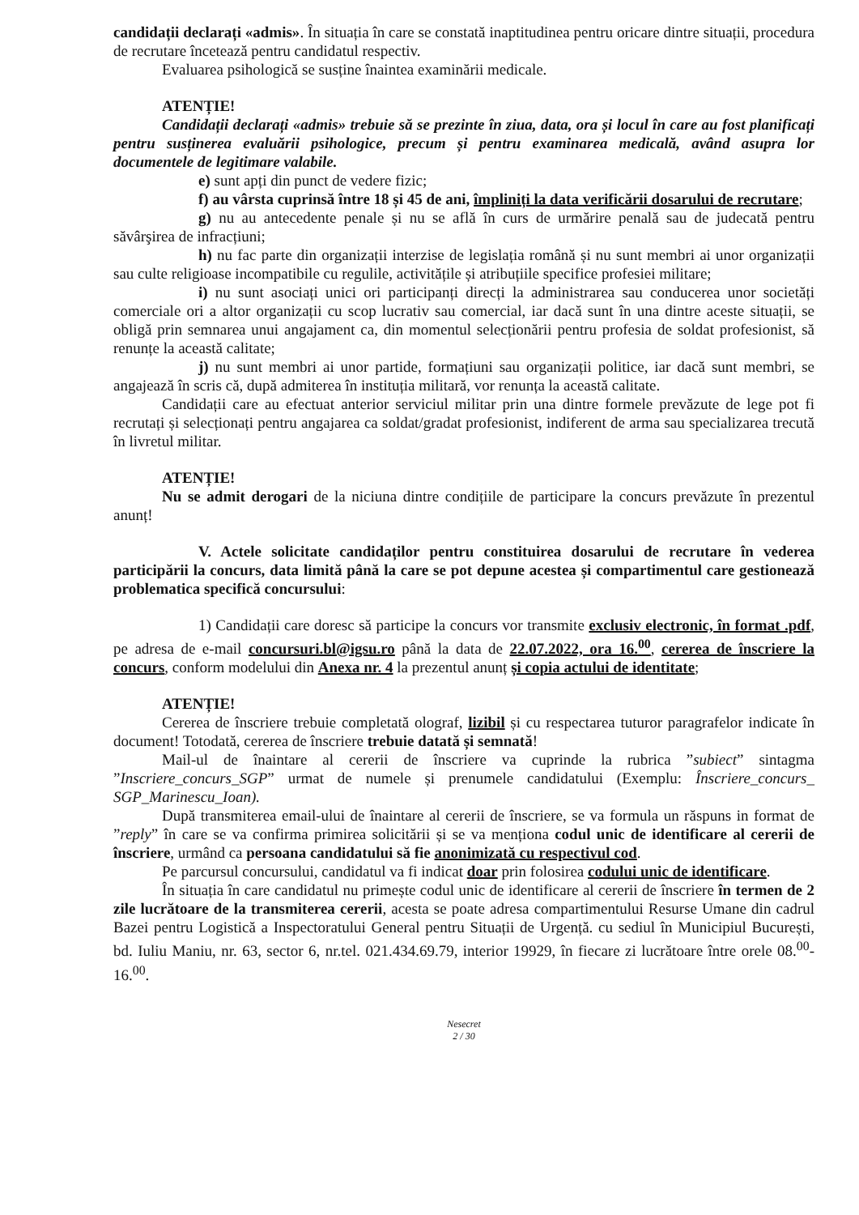candidații declarați «admis». În situația în care se constată inaptitudinea pentru oricare dintre situații, procedura de recrutare încetează pentru candidatul respectiv.
Evaluarea psihologică se susține înaintea examinării medicale.
ATENȚIE!
Candidații declarați «admis» trebuie să se prezinte în ziua, data, ora și locul în care au fost planificați pentru susținerea evaluării psihologice, precum și pentru examinarea medicală, având asupra lor documentele de legitimare valabile.
e) sunt apți din punct de vedere fizic;
f) au vârsta cuprinsă între 18 și 45 de ani, împliniți la data verificării dosarului de recrutare;
g) nu au antecedente penale și nu se află în curs de urmărire penală sau de judecată pentru săvârşirea de infracțiuni;
h) nu fac parte din organizații interzise de legislația română și nu sunt membri ai unor organizații sau culte religioase incompatibile cu regulile, activitățile și atribuțiile specifice profesiei militare;
i) nu sunt asociați unici ori participanți direcți la administrarea sau conducerea unor societăți comerciale ori a altor organizații cu scop lucrativ sau comercial, iar dacă sunt în una dintre aceste situații, se obligă prin semnarea unui angajament ca, din momentul selecționării pentru profesia de soldat profesionist, să renunțe la această calitate;
j) nu sunt membri ai unor partide, formațiuni sau organizații politice, iar dacă sunt membri, se angajează în scris că, după admiterea în instituția militară, vor renunța la această calitate.
Candidații care au efectuat anterior serviciul militar prin una dintre formele prevăzute de lege pot fi recrutați și selecționați pentru angajarea ca soldat/gradat profesionist, indiferent de arma sau specializarea trecută în livretul militar.
ATENȚIE!
Nu se admit derogari de la niciuna dintre condițiile de participare la concurs prevăzute în prezentul anunț!
V. Actele solicitate candidaților pentru constituirea dosarului de recrutare în vederea participării la concurs, data limită până la care se pot depune acestea și compartimentul care gestionează problematica specifică concursului:
1) Candidații care doresc să participe la concurs vor transmite exclusiv electronic, în format .pdf, pe adresa de e-mail concursuri.bl@igsu.ro până la data de 22.07.2022, ora 16.<sup>00</sup>, cererea de înscriere la concurs, conform modelului din Anexa nr. 4 la prezentul anunț și copia actului de identitate;
ATENȚIE!
Cererea de înscriere trebuie completată olograf, lizibil și cu respectarea tuturor paragrafelor indicate în document! Totodată, cererea de înscriere trebuie datată și semnată!
Mail-ul de înaintare al cererii de înscriere va cuprinde la rubrica ”subiect” sintagma ”Inscriere_concurs_SGP” urmat de numele și prenumele candidatului (Exemplu: Înscriere_concurs_ SGP_Marinescu_Ioan).
După transmiterea email-ului de înaintare al cererii de înscriere, se va formula un răspuns in format de ”reply” în care se va confirma primirea solicitării și se va menționa codul unic de identificare al cererii de înscriere, urmând ca persoana candidatului să fie anonimizată cu respectivul cod.
Pe parcursul concursului, candidatul va fi indicat doar prin folosirea codului unic de identificare.
În situația în care candidatul nu primește codul unic de identificare al cererii de înscriere în termen de 2 zile lucrătoare de la transmiterea cererii, acesta se poate adresa compartimentului Resurse Umane din cadrul Bazei pentru Logistică a Inspectoratului General pentru Situații de Urgență. cu sediul în Municipiul București, bd. Iuliu Maniu, nr. 63, sector 6, nr.tel. 021.434.69.79, interior 19929, în fiecare zi lucrătoare între orele 08.<sup>00</sup>-16.<sup>00</sup>.
Nesecret
2 / 30